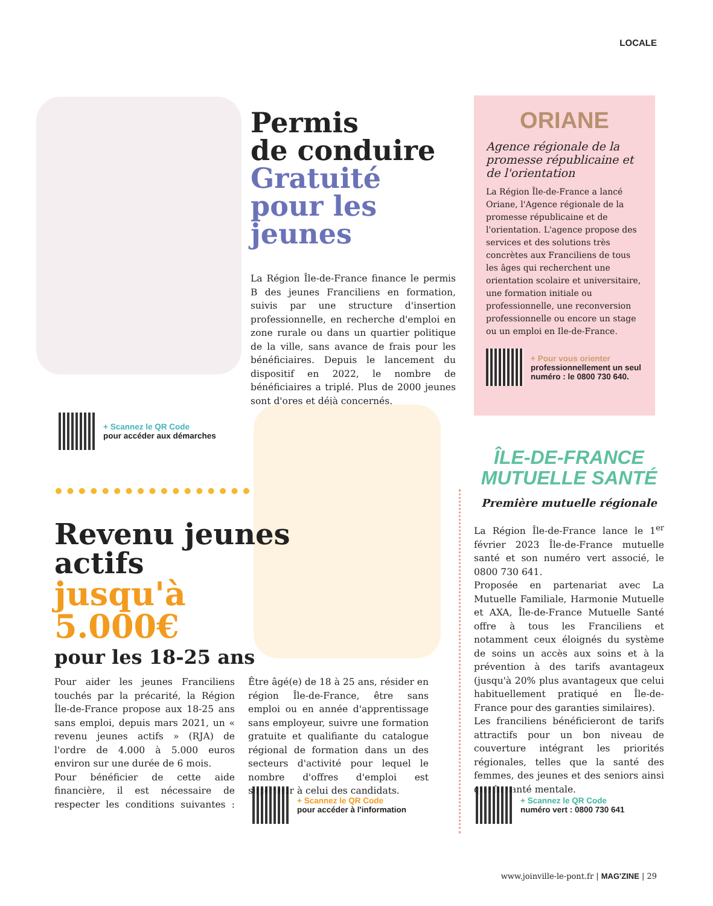LOCALE
Permis
de conduire
Gratuité pour les jeunes
La Région Île-de-France finance le permis B des jeunes Franciliens en formation, suivis par une structure d'insertion professionnelle, en recherche d'emploi en zone rurale ou dans un quartier politique de la ville, sans avance de frais pour les bénéficiaires. Depuis le lancement du dispositif en 2022, le nombre de bénéficiaires a triplé. Plus de 2000 jeunes sont d'ores et déjà concernés.
+ Scannez le QR Code
pour accéder aux démarches
ORIANE
Agence régionale de la promesse républicaine et de l'orientation
La Région Île-de-France a lancé Oriane, l'Agence régionale de la promesse républicaine et de l'orientation. L'agence propose des services et des solutions très concrètes aux Franciliens de tous les âges qui recherchent une orientation scolaire et universitaire, une formation initiale ou professionnelle, une reconversion professionnelle ou encore un stage ou un emploi en Ile-de-France.
+ Pour vous orienter
professionnellement un seul numéro : le 0800 730 640.
Revenu jeunes actifs
jusqu'à 5.000€
pour les 18-25 ans
Pour aider les jeunes Franciliens touchés par la précarité, la Région Île-de-France propose aux 18-25 ans sans emploi, depuis mars 2021, un « revenu jeunes actifs » (RJA) de l'ordre de 4.000 à 5.000 euros environ sur une durée de 6 mois.
Pour bénéficier de cette aide financière, il est nécessaire de respecter les conditions suivantes : Être âgé(e) de 18 à 25 ans, résider en région Île-de-France, être sans emploi ou en année d'apprentissage sans employeur, suivre une formation gratuite et qualifiante du catalogue régional de formation dans un des secteurs d'activité pour lequel le nombre d'offres d'emploi est supérieur à celui des candidats.
+ Scannez le QR Code
pour accéder à l'information
ÎLE-DE-FRANCE
MUTUELLE SANTÉ
Première mutuelle régionale
La Région Île-de-France lance le 1<sup>er</sup> février 2023 Île-de-France mutuelle santé et son numéro vert associé, le 0800 730 641.
Proposée en partenariat avec La Mutuelle Familiale, Harmonie Mutuelle et AXA, Île-de-France Mutuelle Santé offre à tous les Franciliens et notamment ceux éloignés du système de soins un accès aux soins et à la prévention à des tarifs avantageux (jusqu'à 20% plus avantageux que celui habituellement pratiqué en Île-de-France pour des garanties similaires).
Les franciliens bénéficieront de tarifs attractifs pour un bon niveau de couverture intégrant les priorités régionales, telles que la santé des femmes, des jeunes et des seniors ainsi que la santé mentale.
+ Scannez le QR Code
numéro vert : 0800 730 641
www.joinville-le-pont.fr | MAG'ZINE | 29